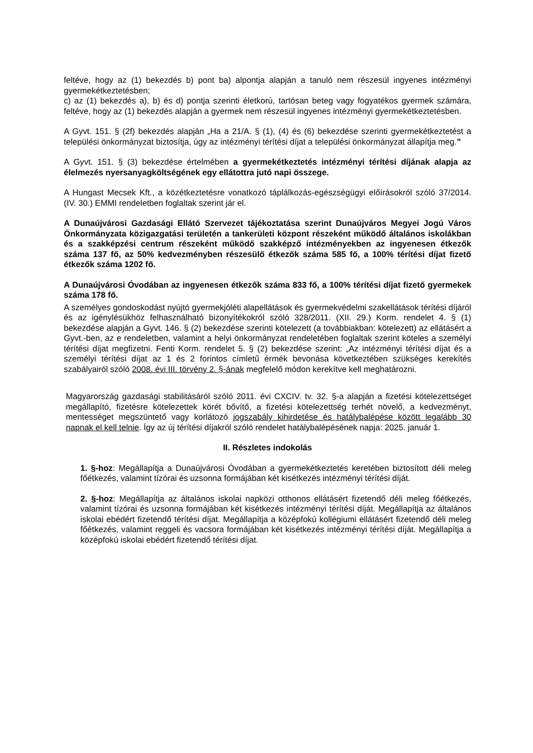feltéve, hogy az (1) bekezdés b) pont ba) alpontja alapján a tanuló nem részesül ingyenes intézményi gyermekétkeztetésben;
c) az (1) bekezdés a), b) és d) pontja szerinti életkorú, tartósan beteg vagy fogyatékos gyermek számára, feltéve, hogy az (1) bekezdés alapján a gyermek nem részesül ingyenes intézményi gyermekétkeztetésben.
A Gyvt. 151. § (2f) bekezdés alapján „Ha a 21/A. § (1), (4) és (6) bekezdése szerinti gyermekétkeztetést a települési önkormányzat biztosítja, úgy az intézményi térítési díjat a települési önkormányzat állapítja meg.”
A Gyvt. 151. § (3) bekezdése értelmében a gyermekétkeztetés intézményi térítési díjának alapja az élelmezés nyersanyagköltségének egy ellátottra jutó napi összege.
A Hungast Mecsek Kft., a közétkeztetésre vonatkozó táplálkozás-egészségügyi előírásokról szóló 37/2014. (IV. 30.) EMMI rendeletben foglaltak szerint jár el.
A Dunaújvárosi Gazdasági Ellátó Szervezet tájékoztatása szerint Dunaújváros Megyei Jogú Város Önkormányzata közigazgatási területén a tankerületi központ részeként működő általános iskolákban és a szakképzési centrum részeként működő szakképző intézményekben az ingyenesen étkezők száma 137 fő, az 50% kedvezményben részesülő étkezők száma 585 fő, a 100% térítési díjat fizető étkezők száma 1202 fő.
A Dunaújvárosi Óvodában az ingyenesen étkezők száma 833 fő, a 100% térítési díjat fizető gyermekek száma 178 fő.
A személyes gondoskodást nyújtó gyermekjóléti alapellátások és gyermekvédelmi szakellátások térítési díjáról és az igénylésükhöz felhasználható bizonyítékokról szóló 328/2011. (XII. 29.) Korm. rendelet 4. § (1) bekezdése alapján a Gyvt. 146. § (2) bekezdése szerinti kötelezett (a továbbiakban: kötelezett) az ellátásért a Gyvt.-ben, az e rendeletben, valamint a helyi önkormányzat rendeletében foglaltak szerint köteles a személyi térítési díjat megfizetni. Fenti Korm. rendelet 5. § (2) bekezdése szerint: „Az intézményi térítési díjat és a személyi térítési díjat az 1 és 2 forintos címletű érmék bevonása következtében szükséges kerekítés szabályairól szóló 2008. évi III. törvény 2. §-ának megfelelő módon kerekítve kell meghatározni.
Magyarország gazdasági stabilitásáról szóló 2011. évi CXCIV. tv. 32. §-a alapján a fizetési kötelezettséget megállapító, fizetésre kötelezettek körét bővítő, a fizetési kötelezettség terhét növelő, a kedvezményt, mentességet megszüntető vagy korlátozó jogszabály kihirdetése és hatálybalépése között legalább 30 napnak el kell telnie. Így az új térítési díjakról szóló rendelet hatálybalépésének napja: 2025. január 1.
II. Részletes indokolás
1. §-hoz: Megállapítja a Dunaújvárosi Óvodában a gyermekétkeztetés keretében biztosított déli meleg főétkezés, valamint tízórai és uzsonna formájában két kisétkezés intézményi térítési díját.
2. §-hoz: Megállapítja az általános iskolai napközi otthonos ellátásért fizetendő déli meleg főétkezés, valamint tízórai és uzsonna formájában két kisétkezés intézményi térítési díját. Megállapítja az általános iskolai ebédért fizetendő térítési díjat. Megállapítja a középfokú kollégiumi ellátásért fizetendő déli meleg főétkezés, valamint reggeli és vacsora formájában két kisétkezés intézményi térítési díját. Megállapítja a középfokú iskolai ebédért fizetendő térítési díjat.